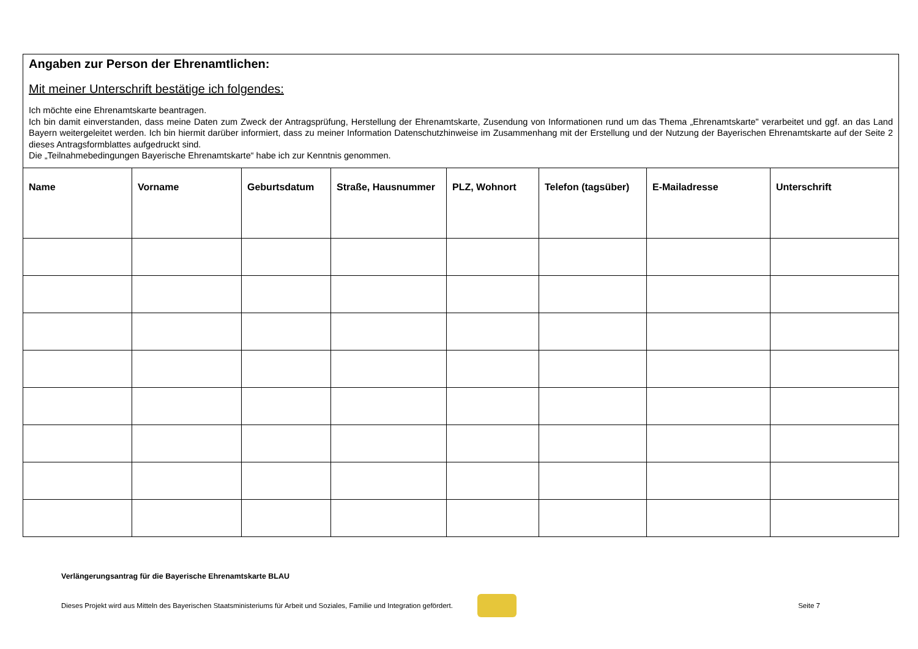Angaben zur Person der Ehrenamtlichen:
Mit meiner Unterschrift bestätige ich folgendes:
Ich möchte eine Ehrenamtskarte beantragen.
Ich bin damit einverstanden, dass meine Daten zum Zweck der Antragsprüfung, Herstellung der Ehrenamtskarte, Zusendung von Informationen rund um das Thema „Ehrenamtskarte" verarbeitet und ggf. an das Land Bayern weitergeleitet werden. Ich bin hiermit darüber informiert, dass zu meiner Information Datenschutzhinweise im Zusammenhang mit der Erstellung und der Nutzung der Bayerischen Ehrenamtskarte auf der Seite 2 dieses Antragsformblattes aufgedruckt sind.
Die „Teilnahmebedingungen Bayerische Ehrenamtskarte“ habe ich zur Kenntnis genommen.
| Name | Vorname | Geburtsdatum | Straße, Hausnummer | PLZ, Wohnort | Telefon (tagsüber) | E-Mailadresse | Unterschrift |
| --- | --- | --- | --- | --- | --- | --- | --- |
Verlängerungsantrag für die Bayerische Ehrenamtskarte BLAU
Dieses Projekt wird aus Mitteln des Bayerischen Staatsministeriums für Arbeit und Soziales, Familie und Integration gefördert.
Seite 7